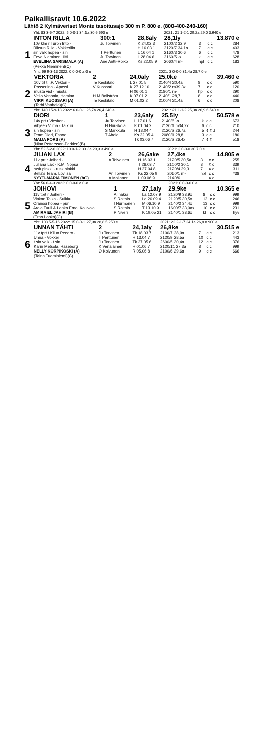Paikallisravit 10.6.2022
Lähtö 2 Kylmäveriset Monte tasoitusajo 300 m P. 800 e. (800-400-240-160)
| | Yht: 83 3-6-7 2022: 5 0-0-1 34,1a 30,6 690 e | | | 2021: 21 1-2-1 29,2a 29,0 3.640 e | | | |
| | INTON RILLA | 300:1 | 28,8aly | 28,1ly | | 13.870 e | |
| 1 | 10v klm r Turon Into - Riksun Rilla - Vokkerilla sin valk hopea - sin Eeva Nieminen, Iitti EVELIINA SARISMALA (A) (Pekka Nieminen)(C) | Ju Torvinen T Perttunen Ju Torvinen Ane Antti-Roiko | K 24.02 3 H 16.03 1 L 16.04 1 L 28.04 6 Ks 22.05 9 | 2100/2 32,9 2120/7 34,1a 2160/3 30,6 2160/5 -x 2060/4 m- | 3 7 6 k hpl | c c c c c c c c c c | 284 403 478 628 183 |
| | Yht: 66 9-3-13 2022: 0 0-0-0 a 0 e | | | 2021: 3 0-0-0 31,4a 28,7 0 e | | | |
| | VEKTORIA | 2 | 24,0aly | 25,0ke | | 39.460 e | |
| 2 | 10v trt t I.P. Vektori - Passeriina - Apassi musta viol - musta Veijo Vanhala, Hamina VIRPI KUOSSARI (A) (Terhi Vanhala)(C) | Te Keskitalo V Kuossari H M Bollström Te Keskitalo | L 27.01 5 K 27.12 10 H 06.01 1 K 07.01 2 M 01.02 2 | 2140/4 30,4a 2140/2 m39,3x 2180/1 m- 2140/1 28,7 2100/4 31,4a | 8 7 hpl 8 6 | c c c c c c c c c c | 590 120 290 440 208 |
| | Yht: 140 15-9-13 2022: 6 0-0-1 26,7a 26,4 240 e | | | 2021: 21 1-1-2 25,3a 26,9 6.540 e | | | |
| | DIORI | 1 | 23,6aly | 25,5ly | | 50.578 e | |
| 3 | 14v prt r Viesker - Vihjeen Viima - Taikuri sin hopea - sin Team Diori, Espoo MAIJA FORS (A) (Nina Pettersson-Perklen)(B) | Ju Torvinen H Huuskola S Markkula T Ahola | L 17.01 6 K 01.04 2 H 18.04 4 Ks 22.05 4 Tk 03.06 7 | 2140/6 -a 2120/1 m34,2x 2120/2 26,7a 2080/1 28,8 2120/2 26,4x | k 6 5 3 7 | c c c c ¢ ¢ J c c ¢ ¢ | 673 210 244 180 518 |
| | Yht: 52 5-2-6 2022: 10 0-1-2 30,3a 29,3 3.490 e | | | 2021: 2 0-0-0 30,7 0 e | | | |
| | JILIAN LAX | 2 | 26,6ake | 27,4ke | | 14.805 e | |
| 4 | 11v prt r Joiheri - Juliana Lax - K.M. Nopsa rusk pinkki - rusk pinkki Bella's Team, Loviisa NYYTI-MARIA TIMONEN (bC) | A Teivainen An Torvinen A Moilanen | H 16.03 1 T 26.03 7 H 27.04 8 Ks 22.05 9 L 09.06 9 | 2120/5 30,5a 2100/2 30,1 2120/4 29,3 2060/1 m- 2140/6 | 3 3 7 hpl | c c ¢ c ¢ c c c ¢ c | 255 339 311 *38 |
| | Yht: 56 6-4-3 2022: 0 0-0-0 a 0 e | | | 2021: 0 0-0-0 0 e | | | |
| | JOIHOVI | 1 | 27,1aly | 29,9ke | | 10.365 e | |
| 5 | 11v tprt r Joiheri - Vinkan Taika - Suikku Oranssi hopea - pun Arola Tuuli & Lonka Erno, Kouvola AMIRA EL JAHIRI (B) (Erno Lonka)(C) | A Ihaksi S Raitala I Nurmonen S Raitala P Niveri | La 12.07 9 La 26.09 4 M 06.10 9 T 13.10 9 K 19.05 21 | 2120/9 33,9x 2120/5 30,5x 2140/2 34,4x 1600/7 33,0ax 2140/1 33,6x | 8 12 13 10 kl | c c c c c c c c c c | 999 246 999 231 hyv |
| | Yht: 103 5-5-16 2022: 15 0-0-1 27,3a 28,8 5.250 e | | | 2021: 22 2-1-7 24,1a 26,8 8.900 e | | | |
| | UNNAN TÄHTI | 2 | 24,1aly | 26,8ke | | 30.515 e | |
| 6 | 11v tprt t Kilun Peedro - Unna - Vokker t sin valk - t sin Karin Metsola, Raseborg NELLY KORPIKOSKI (A) (Taina Tuominiemi)(C) | Ju Torvinen T Perttunen Ju Torvinen K Venäläinen O Koivunen | Tk 18.03 7 H 13.04 7 Tk 27.05 6 H 01.06 7 R 05.06 8 | 2100/7 28,9a 2120/9 28,5a 2600/5 30,4a 2120/11 27,3a 2100/6 29,6a | 7 10 12 8 9 | c c c c c c c c c c | 213 443 376 999 666 |